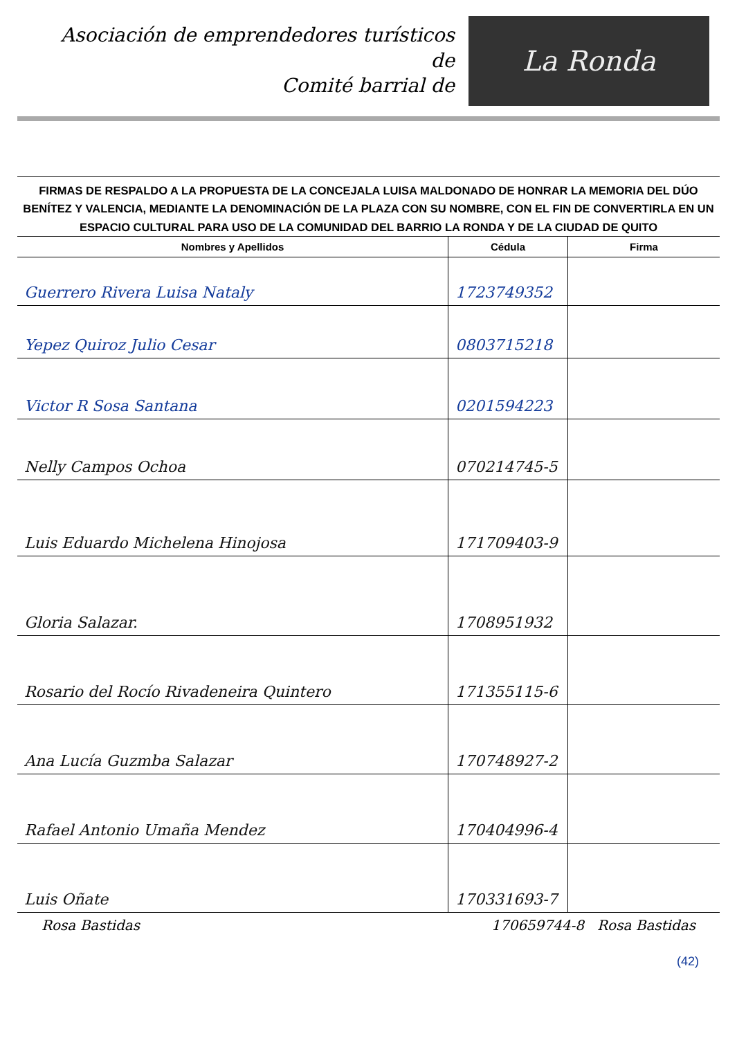Asociación de emprendedores turísticos de
Comité barrial de
La Ronda
FIRMAS DE RESPALDO A LA PROPUESTA DE LA CONCEJALA LUISA MALDONADO DE HONRAR LA MEMORIA DEL DÚO BENÍTEZ Y VALENCIA, MEDIANTE LA DENOMINACIÓN DE LA PLAZA CON SU NOMBRE, CON EL FIN DE CONVERTIRLA EN UN ESPACIO CULTURAL PARA USO DE LA COMUNIDAD DEL BARRIO LA RONDA Y DE LA CIUDAD DE QUITO
| Nombres y Apellidos | Cédula | Firma |
| --- | --- | --- |
| Guerrero Rivera Luisa Nataly | 1723749352 | |
| Yepez Quiroz Julio Cesar | 0803715218 | |
| Victor R Sosa Santana | 0201594223 | |
| Nelly Campos Ochoa | 070214745-5 | |
| Luis Eduardo Michelena Hinojosa | 171709403-9 | |
| Gloria Salazar. | 1708951932 | |
| Rosario del Rocío Rivadeneira Quintero | 171355115-6 | |
| Ana Lucía Guzmba Salazar | 170748927-2 | |
| Rafael Antonio Umaña Mendez | 170404996-4 | |
| Luis Oñate | 170331693-7 | |
Rosa Bastidas 170659744-8 Rosa Bastidas
(42)